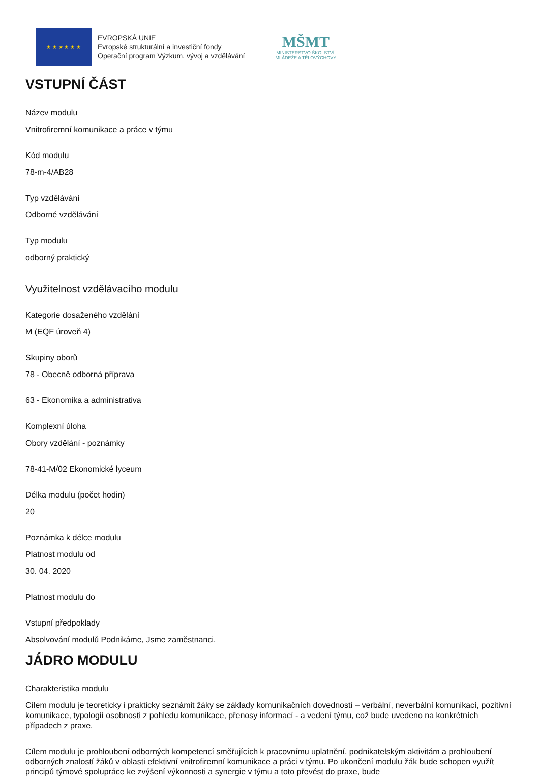★ ★ ★ ★ ★ ★
EVROPSKÁ UNIE
Evropské strukturální a investiční fondy
Operační program Výzkum, vývoj a vzdělávání
MŠMT
MINISTERSTVO ŠKOLSTVÍ,
MLÁDEŽE A TĚLOVÝCHOVY
VSTUPNÍ ČÁST
Název modulu
Vnitrofiremní komunikace a práce v týmu
Kód modulu
78-m-4/AB28
Typ vzdělávání
Odborné vzdělávání
Typ modulu
odborný praktický
Využitelnost vzdělávacího modulu
Kategorie dosaženého vzdělání
M (EQF úroveň 4)
Skupiny oborů
78 - Obecně odborná příprava
63 - Ekonomika a administrativa
Komplexní úloha
Obory vzdělání - poznámky
78-41-M/02 Ekonomické lyceum
Délka modulu (počet hodin)
20
Poznámka k délce modulu
Platnost modulu od
30. 04. 2020
Platnost modulu do
Vstupní předpoklady
Absolvování modulů Podnikáme, Jsme zaměstnanci.
JÁDRO MODULU
Charakteristika modulu
Cílem modulu je teoreticky i prakticky seznámit žáky se základy komunikačních dovedností – verbální, neverbální komunikací, pozitivní komunikace, typologií osobnosti z pohledu komunikace, přenosy informací - a vedení týmu, což bude uvedeno na konkrétních případech z praxe.
Cílem modulu je prohloubení odborných kompetencí směřujících k pracovnímu uplatnění, podnikatelským aktivitám a prohloubení odborných znalostí žáků v oblasti efektivní vnitrofiremní komunikace a práci v týmu. Po ukončení modulu žák bude schopen využít principů týmové spolupráce ke zvýšení výkonnosti a synergie v týmu a toto převést do praxe, bude